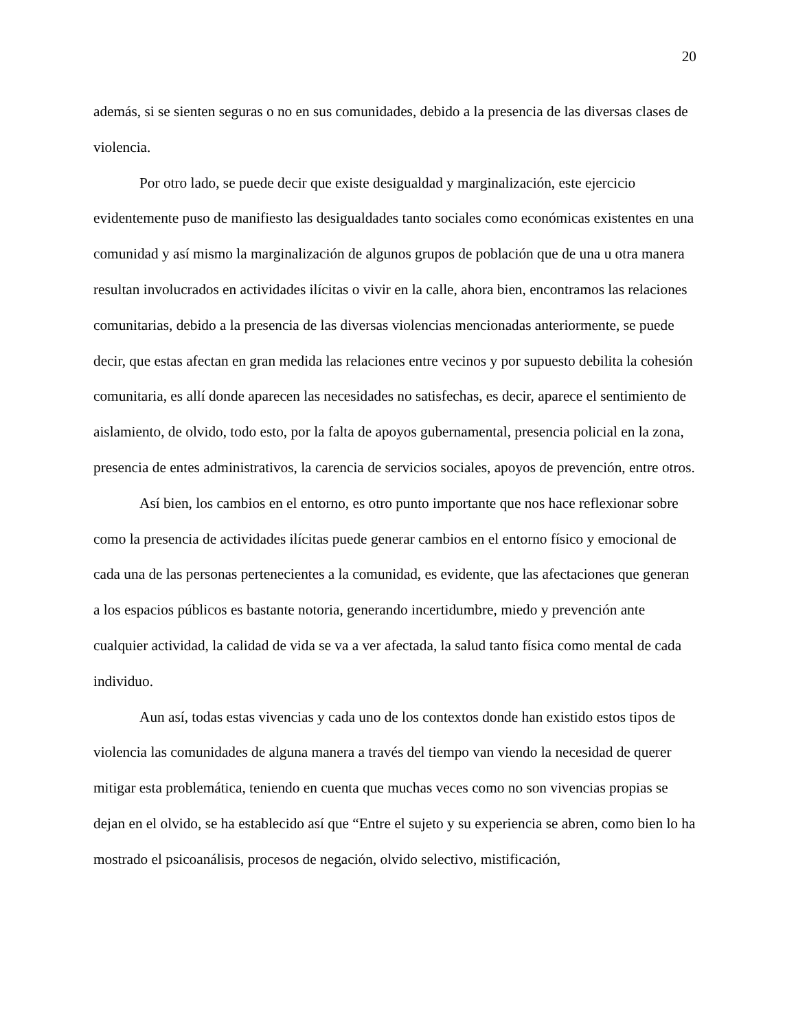20
además, si se sienten seguras o no en sus comunidades, debido a la presencia de las diversas clases de violencia.
Por otro lado, se puede decir que existe desigualdad y marginalización, este ejercicio evidentemente puso de manifiesto las desigualdades tanto sociales como económicas existentes en una comunidad y así mismo la marginalización de algunos grupos de población que de una u otra manera resultan involucrados en actividades ilícitas o vivir en la calle, ahora bien, encontramos las relaciones comunitarias, debido a la presencia de las diversas violencias mencionadas anteriormente, se puede decir, que estas afectan en gran medida las relaciones entre vecinos y por supuesto debilita la cohesión comunitaria, es allí donde aparecen las necesidades no satisfechas, es decir, aparece el sentimiento de aislamiento, de olvido, todo esto, por la falta de apoyos gubernamental, presencia policial en la zona, presencia de entes administrativos, la carencia de servicios sociales, apoyos de prevención, entre otros.
Así bien, los cambios en el entorno, es otro punto importante que nos hace reflexionar sobre como la presencia de actividades ilícitas puede generar cambios en el entorno físico y emocional de cada una de las personas pertenecientes a la comunidad, es evidente, que las afectaciones que generan a los espacios públicos es bastante notoria, generando incertidumbre, miedo y prevención ante cualquier actividad, la calidad de vida se va a ver afectada, la salud tanto física como mental de cada individuo.
Aun así, todas estas vivencias y cada uno de los contextos donde han existido estos tipos de violencia las comunidades de alguna manera a través del tiempo van viendo la necesidad de querer mitigar esta problemática, teniendo en cuenta que muchas veces como no son vivencias propias se dejan en el olvido, se ha establecido así que “Entre el sujeto y su experiencia se abren, como bien lo ha mostrado el psicoanálisis, procesos de negación, olvido selectivo, mistificación,